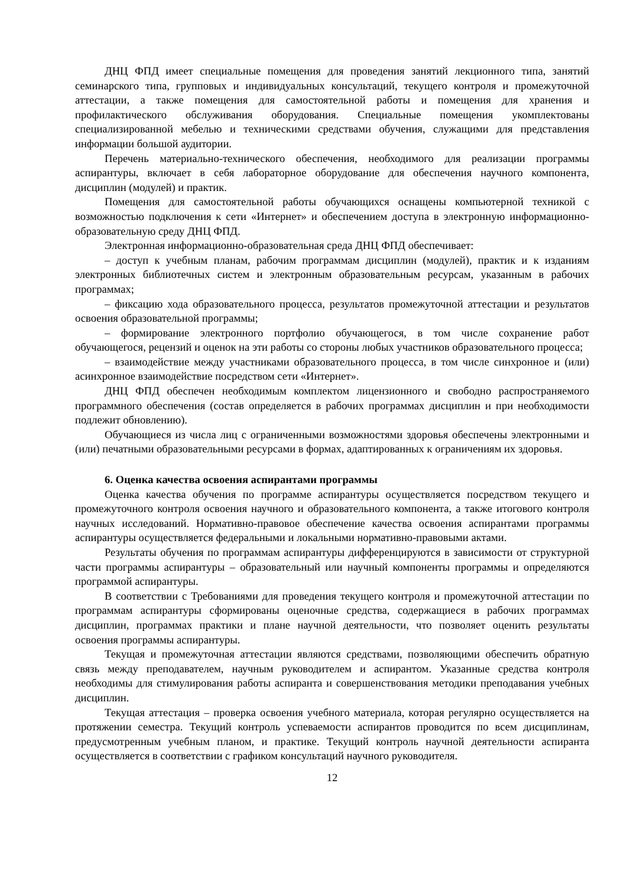ДНЦ ФПД имеет специальные помещения для проведения занятий лекционного типа, занятий семинарского типа, групповых и индивидуальных консультаций, текущего контроля и промежуточной аттестации, а также помещения для самостоятельной работы и помещения для хранения и профилактического обслуживания оборудования. Специальные помещения укомплектованы специализированной мебелью и техническими средствами обучения, служащими для представления информации большой аудитории.
Перечень материально-технического обеспечения, необходимого для реализации программы аспирантуры, включает в себя лабораторное оборудование для обеспечения научного компонента, дисциплин (модулей) и практик.
Помещения для самостоятельной работы обучающихся оснащены компьютерной техникой с возможностью подключения к сети «Интернет» и обеспечением доступа в электронную информационно-образовательную среду ДНЦ ФПД.
Электронная информационно-образовательная среда ДНЦ ФПД обеспечивает:
– доступ к учебным планам, рабочим программам дисциплин (модулей), практик и к изданиям электронных библиотечных систем и электронным образовательным ресурсам, указанным в рабочих программах;
– фиксацию хода образовательного процесса, результатов промежуточной аттестации и результатов освоения образовательной программы;
– формирование электронного портфолио обучающегося, в том числе сохранение работ обучающегося, рецензий и оценок на эти работы со стороны любых участников образовательного процесса;
– взаимодействие между участниками образовательного процесса, в том числе синхронное и (или) асинхронное взаимодействие посредством сети «Интернет».
ДНЦ ФПД обеспечен необходимым комплектом лицензионного и свободно распространяемого программного обеспечения (состав определяется в рабочих программах дисциплин и при необходимости подлежит обновлению).
Обучающиеся из числа лиц с ограниченными возможностями здоровья обеспечены электронными и (или) печатными образовательными ресурсами в формах, адаптированных к ограничениям их здоровья.
6. Оценка качества освоения аспирантами программы
Оценка качества обучения по программе аспирантуры осуществляется посредством текущего и промежуточного контроля освоения научного и образовательного компонента, а также итогового контроля научных исследований. Нормативно-правовое обеспечение качества освоения аспирантами программы аспирантуры осуществляется федеральными и локальными нормативно-правовыми актами.
Результаты обучения по программам аспирантуры дифференцируются в зависимости от структурной части программы аспирантуры – образовательный или научный компоненты программы и определяются программой аспирантуры.
В соответствии с Требованиями для проведения текущего контроля и промежуточной аттестации по программам аспирантуры сформированы оценочные средства, содержащиеся в рабочих программах дисциплин, программах практики и плане научной деятельности, что позволяет оценить результаты освоения программы аспирантуры.
Текущая и промежуточная аттестации являются средствами, позволяющими обеспечить обратную связь между преподавателем, научным руководителем и аспирантом. Указанные средства контроля необходимы для стимулирования работы аспиранта и совершенствования методики преподавания учебных дисциплин.
Текущая аттестация – проверка освоения учебного материала, которая регулярно осуществляется на протяжении семестра. Текущий контроль успеваемости аспирантов проводится по всем дисциплинам, предусмотренным учебным планом, и практике. Текущий контроль научной деятельности аспиранта осуществляется в соответствии с графиком консультаций научного руководителя.
12